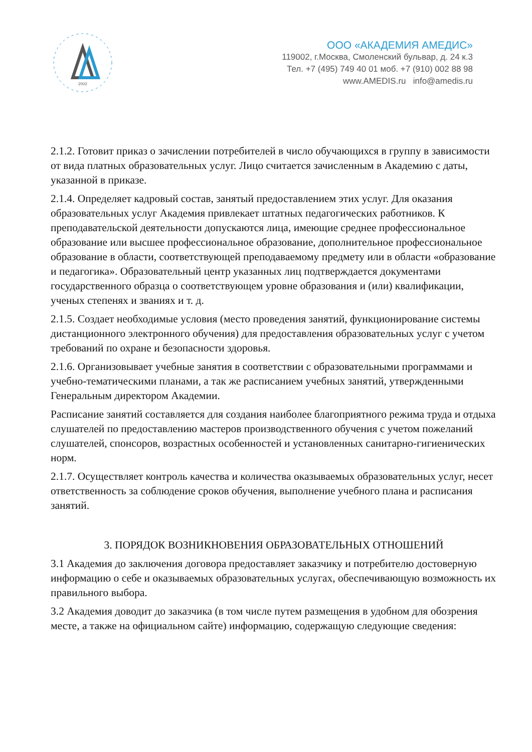2002
ООО «АКАДЕМИЯ АМЕДИС»
119002, г.Москва, Смоленский бульвар, д. 24 к.3
Тел. +7 (495) 749 40 01 моб. +7 (910) 002 88 98
www.AMEDIS.ru info@amedis.ru
2.1.2. Готовит приказ о зачислении потребителей в число обучающихся в группу в зависимости от вида платных образовательных услуг. Лицо считается зачисленным в Академию с даты, указанной в приказе.
2.1.4. Определяет кадровый состав, занятый предоставлением этих услуг. Для оказания образовательных услуг Академия привлекает штатных педагогических работников. К преподавательской деятельности допускаются лица, имеющие среднее профессиональное образование или высшее профессиональное образование, дополнительное профессиональное образование в области, соответствующей преподаваемому предмету или в области «образование и педагогика». Образовательный центр указанных лиц подтверждается документами государственного образца о соответствующем уровне образования и (или) квалификации, ученых степенях и званиях и т. д.
2.1.5. Создает необходимые условия (место проведения занятий, функционирование системы дистанционного электронного обучения) для предоставления образовательных услуг с учетом требований по охране и безопасности здоровья.
2.1.6. Организовывает учебные занятия в соответствии с образовательными программами и учебно-тематическими планами, а так же расписанием учебных занятий, утвержденными Генеральным директором Академии.
Расписание занятий составляется для создания наиболее благоприятного режима труда и отдыха слушателей по предоставлению мастеров производственного обучения с учетом пожеланий слушателей, спонсоров, возрастных особенностей и установленных санитарно-гигиенических норм.
2.1.7. Осуществляет контроль качества и количества оказываемых образовательных услуг, несет ответственность за соблюдение сроков обучения, выполнение учебного плана и расписания занятий.
3. ПОРЯДОК ВОЗНИКНОВЕНИЯ ОБРАЗОВАТЕЛЬНЫХ ОТНОШЕНИЙ
3.1 Академия до заключения договора предоставляет заказчику и потребителю достоверную информацию о себе и оказываемых образовательных услугах, обеспечивающую возможность их правильного выбора.
3.2 Академия доводит до заказчика (в том числе путем размещения в удобном для обозрения месте, а также на официальном сайте) информацию, содержащую следующие сведения: